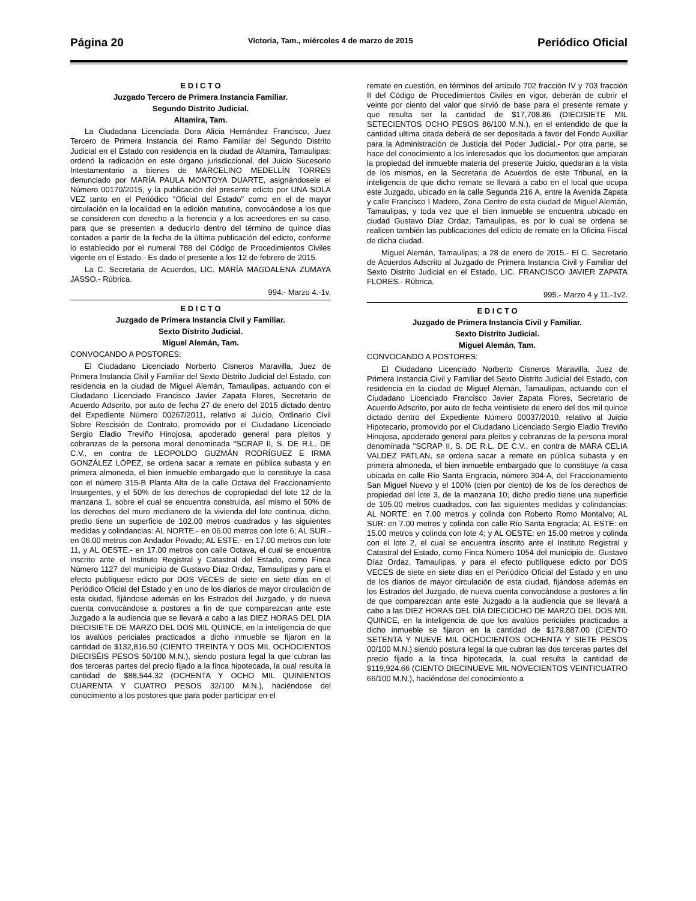Página 20 Victoria, Tam., miércoles 4 de marzo de 2015 Periódico Oficial
E D I C T O
Juzgado Tercero de Primera Instancia Familiar.
Segundo Distrito Judicial.
Altamira, Tam.
La Ciudadana Licenciada Dora Alicia Hernández Francisco, Juez Tercero de Primera Instancia del Ramo Familiar del Segundo Distrito Judicial en el Estado con residencia en la ciudad de Altamira, Tamaulipas; ordenó la radicación en este órgano jurisdiccional, del Juicio Sucesorio Intestamentario a bienes de MARCELINO MEDELLÍN TORRES denunciado por MARÍA PAULA MONTOYA DUARTE, asignándosele el Número 00170/2015, y la publicación del presente edicto por UNA SOLA VEZ tanto en el Periódico "Oficial del Estado" como en el de mayor circulación en la localidad en la edición matutina, convocándose a los que se consideren con derecho a la herencia y a los acreedores en su caso, para que se presenten a deducirlo dentro del término de quince días contados a partir de la fecha de la última publicación del edicto, conforme lo establecido por el numeral 788 del Código de Procedimientos Civiles vigente en el Estado.- Es dado el presente a los 12 de febrero de 2015.
La C. Secretaria de Acuerdos, LIC. MARÍA MAGDALENA ZUMAYA JASSO.- Rúbrica.
994.- Marzo 4.-1v.
E D I C T O
Juzgado de Primera Instancia Civil y Familiar.
Sexto Distrito Judicial.
Miguel Alemán, Tam.
CONVOCANDO A POSTORES:
El Ciudadano Licenciado Norberto Cisneros Maravilla, Juez de Primera Instancia Civil y Familiar del Sexto Distrito Judicial del Estado, con residencia en la ciudad de Miguel Alemán, Tamaulipas, actuando con el Ciudadano Licenciado Francisco Javier Zapata Flores, Secretario de Acuerdo Adscrito, por auto de fecha 27 de enero del 2015 dictado dentro del Expediente Número 00267/2011, relativo al Juicio, Ordinario Civil Sobre Rescisión de Contrato, promovido por el Ciudadano Licenciado Sergio Eladio Treviño Hinojosa, apoderado general para pleitos y cobranzas de la persona moral denominada "SCRAP II, S. DE R.L. DE C.V., en contra de LEOPOLDO GUZMÁN RODRÍGUEZ E IRMA GONZÁLEZ LÓPEZ, se ordena sacar a remate en pública subasta y en primera almoneda, el bien inmueble embargado que lo constituye la casa con el número 315-B Planta Alta de la calle Octava del Fraccionamiento Insurgentes, y el 50% de los derechos de copropiedad del lote 12 de la manzana 1, sobre el cual se encuentra construida, así mismo el 50% de los derechos del muro medianero de la vivienda del lote continua, dicho, predio tiene un superficie de 102.00 metros cuadrados y las siguientes medidas y colindancias: AL NORTE.- en 06.00 metros con lote 6; AL SUR.- en 06.00 metros con Andador Privado; AL ESTE.- en 17.00 metros con lote 11, y AL OESTE.- en 17.00 metros con calle Octava, el cual se encuentra inscrito ante el Instituto Registral y Catastral del Estado, como Finca Número 1127 del municipio de Gustavo Díaz Ordaz, Tamaulipas y para el efecto publíquese edicto por DOS VECES de siete en siete días en el Periódico Oficial del Estado y en uno de los diarios de mayor circulación de esta ciudad, fijándose además en los Estrados del Juzgado, y de nueva cuenta convocándose a postores a fin de que comparezcan ante este Juzgado a la audiencia que se llevará a cabo a las DIEZ HORAS DEL DÍA DIECISIETE DE MARZO DEL DOS MIL QUINCE, en la inteligencia de que los avalúos periciales practicados a dicho inmueble se fijaron en la cantidad de $132,816.50 (CIENTO TREINTA Y DOS MIL OCHOCIENTOS DIECISÉIS PESOS 50/100 M.N.), siendo postura legal la que cubran las dos terceras partes del precio fijado a la finca hipotecada, la cual resulta la cantidad de $88,544.32 (OCHENTA Y OCHO MIL QUINIENTOS CUARENTA Y CUATRO PESOS 32/100 M.N.), haciéndose del conocimiento a los postores que para poder participar en el
remate en cuestión, en términos del artículo 702 fracción IV y 703 fracción II del Código de Procedimientos Civiles en vigor, deberán de cubrir el veinte por ciento del valor que sirvió de base para el presente remate y que resulta ser la cantidad de $17,708.86 (DIECISIETE MIL SETECIENTOS OCHO PESOS 86/100 M.N.), en el entendido de que la cantidad ultima citada deberá de ser depositada a favor del Fondo Auxiliar para la Administración de Justicia del Poder Judicial.- Por otra parte, se hace del conocimiento a los interesados que los documentos que amparan la propiedad del inmueble materia del presente Juicio, quedaran a la vista de los mismos, en la Secretaria de Acuerdos de este Tribunal, en la inteligencia de que dicho remate se llevará a cabo en el local que ocupa este Juzgado, ubicado en la calle Segunda 216 A, entre la Avenida Zapata y calle Francisco I Madero, Zona Centro de esta ciudad de Miguel Alemán, Tamaulipas, y toda vez que el bien inmueble se encuentra ubicado en ciudad Gustavo Díaz Ordaz, Tamaulipas, es por lo cual se ordena se realicen también las publicaciones del edicto de remate en la Oficina Fiscal de dicha ciudad.
Miguel Alemán, Tamaulipas; a 28 de enero de 2015.- El C. Secretario de Acuerdos Adscrito al Juzgado de Primera Instancia Civil y Familiar del Sexto Distrito Judicial en el Estado, LIC. FRANCISCO JAVIER ZAPATA FLORES.- Rúbrica.
995.- Marzo 4 y 11.-1v2.
E D I C T O
Juzgado de Primera Instancia Civil y Familiar.
Sexto Distrito Judicial.
Miguel Alemán, Tam.
CONVOCANDO A POSTORES:
El Ciudadano Licenciado Norberto Cisneros Maravilla, Juez de Primera Instancia Civil y Familiar del Sexto Distrito Judicial del Estado, con residencia en la ciudad de Miguel Alemán, Tamaulipas, actuando con el Ciudadano Licenciado Francisco Javier Zapata Flores, Secretario de Acuerdo Adscrito, por auto de fecha veintisiete de enero del dos mil quince dictado dentro del Expediente Número 00037/2010, relativo al Juicio Hipotecario, promovido por el Ciudadano Licenciado Sergio Eladio Treviño Hinojosa, apoderado general para pleitos y cobranzas de la persona moral denominada "SCRAP II, S. DE R.L. DE C.V., en contra de MARA CELIA VALDEZ PATLAN, se ordena sacar a remate en pública subasta y en primera almoneda, el bien inmueble embargado que lo constituye /a casa ubicada en calle Río Santa Engracia, número 304-A, del Fraccionamiento San Miguel Nuevo y el 100% (cien por ciento) de los de los derechos de propiedad del lote 3, de la manzana 10; dicho predio tiene una superficie de 105.00 metros cuadrados, con las siguientes medidas y colindancias: AL NORTE: en 7.00 metros y colinda con Roberto Romo Montalvo; AL SUR: en 7.00 metros y colinda con calle Río Santa Engracia; AL ESTE: en 15.00 metros y colinda con lote 4; y AL OESTE: en 15.00 metros y colinda con el lote 2, el cual se encuentra inscrito ante el Instituto Registral y Catastral del Estado, como Finca Número 1054 del municipio de. Gustavo Díaz Ordaz, Tamaulipas. y para el efecto publíquese edicto por DOS VECES de siete en siete días en el Periódico Oficial del Estado y en uno de los diarios de mayor circulación de esta ciudad, fijándose además en los Estrados del Juzgado, de nueva cuenta convocándose a postores a fin de que comparezcan ante este Juzgado a la audiencia que se llevará a cabo a las DIEZ HORAS DEL DÍA DIECIOCHO DE MARZO DEL DOS MIL QUINCE, en la inteligencia de que los avalúos periciales practicados a dicho inmueble se fijaron en la cantidad de $179,887.00 (CIENTO SETENTA Y NUEVE MIL OCHOCIENTOS OCHENTA Y SIETE PESOS 00/100 M.N.) siendo postura legal la que cubran las dos terceras partes del precio fijado a la finca hipotecada, la cual resulta la cantidad de $119,924.66 (CIENTO DIECINUEVE MIL NOVECIENTOS VEINTICUATRO 66/100 M.N.), haciéndose del conocimiento a